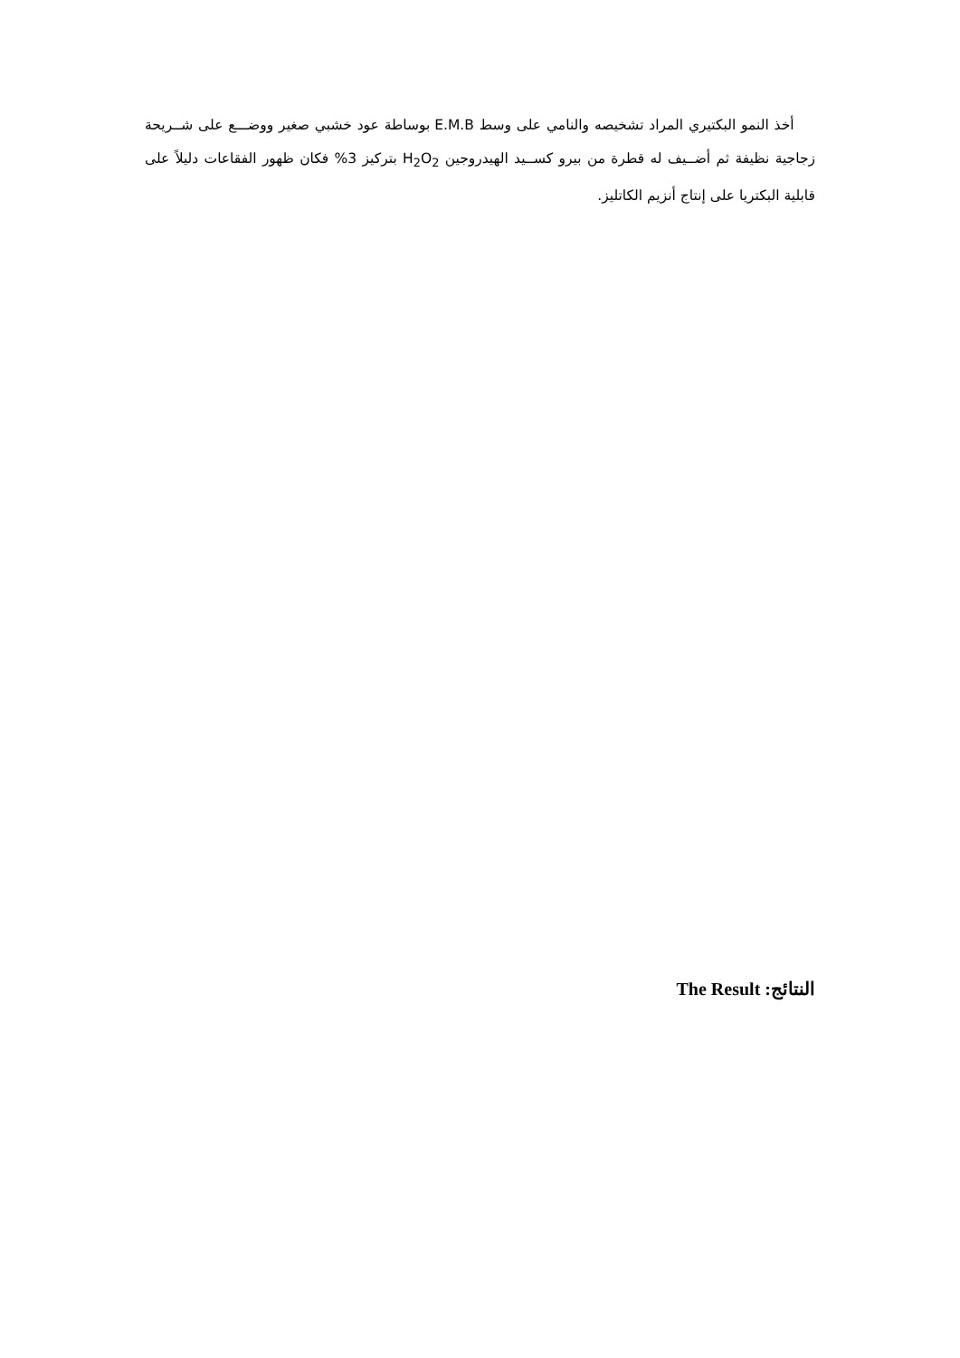أخذ النمو البكتيري المراد تشخيصه والنامي على وسط E.M.B بوساطة عود خشبي صغير ووضـــع على شــريحة زجاجية نظيفة ثم أضــيف له قطرة من بيرو كســيد الهيدروجين H<sub>2</sub>O<sub>2</sub> بتركيز 3% فكان ظهور الفقاعات دليلاً على قابلية البكتريا على إنتاج أنزيم الكاتليز.
النتائج: The Result